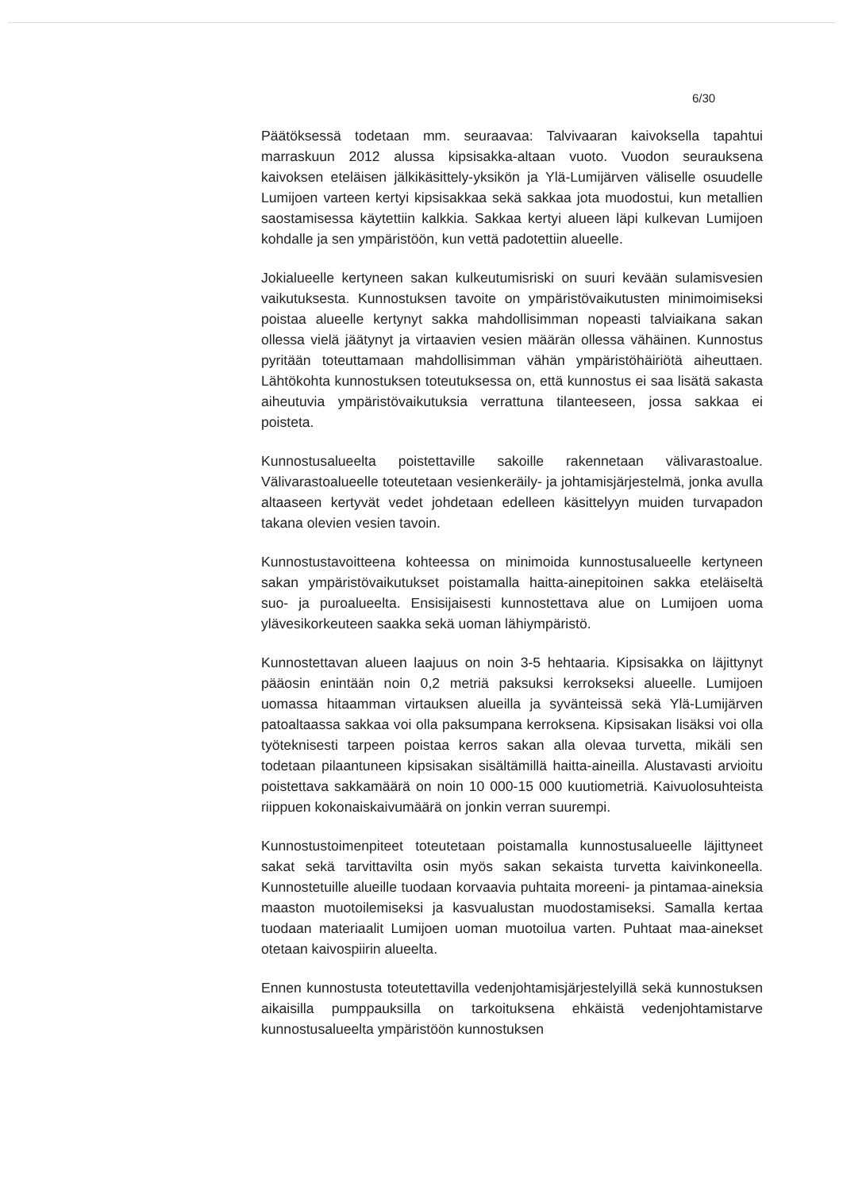6/30
Päätöksessä todetaan mm. seuraavaa: Talvivaaran kaivoksella tapahtui marraskuun 2012 alussa kipsisakka-altaan vuoto. Vuodon seurauksena kaivoksen eteläisen jälkikäsittely-yksikön ja Ylä-Lumijärven väliselle osuudelle Lumijoen varteen kertyi kipsisakkaa sekä sakkaa jota muodostui, kun metallien saostamisessa käytettiin kalkkia. Sakkaa kertyi alueen läpi kulkevan Lumijoen kohdalle ja sen ympäristöön, kun vettä padotettiin alueelle.
Jokialueelle kertyneen sakan kulkeutumisriski on suuri kevään sulamisvesien vaikutuksesta. Kunnostuksen tavoite on ympäristövaikutusten minimoimiseksi poistaa alueelle kertynyt sakka mahdollisimman nopeasti talviaikana sakan ollessa vielä jäätynyt ja virtaavien vesien määrän ollessa vähäinen. Kunnostus pyritään toteuttamaan mahdollisimman vähän ympäristöhäiriötä aiheuttaen. Lähtökohta kunnostuksen toteutuksessa on, että kunnostus ei saa lisätä sakasta aiheutuvia ympäristövaikutuksia verrattuna tilanteeseen, jossa sakkaa ei poisteta.
Kunnostusalueelta poistettaville sakoille rakennetaan välivarastoalue. Välivarastoalueelle toteutetaan vesienkeräily- ja johtamisjärjestelmä, jonka avulla altaaseen kertyvät vedet johdetaan edelleen käsittelyyn muiden turvapadon takana olevien vesien tavoin.
Kunnostustavoitteena kohteessa on minimoida kunnostusalueelle kertyneen sakan ympäristövaikutukset poistamalla haitta-ainepitoinen sakka eteläiseltä suo- ja puroalueelta. Ensisijaisesti kunnostettava alue on Lumijoen uoma ylävesikorkeuteen saakka sekä uoman lähiympäristö.
Kunnostettavan alueen laajuus on noin 3-5 hehtaaria. Kipsisakka on läjittynyt pääosin enintään noin 0,2 metriä paksuksi kerrokseksi alueelle. Lumijoen uomassa hitaamman virtauksen alueilla ja syvänteissä sekä Ylä-Lumijärven patoaltaassa sakkaa voi olla paksumpana kerroksena. Kipsisakan lisäksi voi olla työteknisesti tarpeen poistaa kerros sakan alla olevaa turvetta, mikäli sen todetaan pilaantuneen kipsisakan sisältämillä haitta-aineilla. Alustavasti arvioitu poistettava sakkamäärä on noin 10 000-15 000 kuutiometriä. Kaivuolosuhteista riippuen kokonaiskaivumäärä on jonkin verran suurempi.
Kunnostustoimenpiteet toteutetaan poistamalla kunnostusalueelle läjittyneet sakat sekä tarvittavilta osin myös sakan sekaista turvetta kaivinkoneella. Kunnostetuille alueille tuodaan korvaavia puhtaita moreeni- ja pintamaa-aineksia maaston muotoilemiseksi ja kasvualustan muodostamiseksi. Samalla kertaa tuodaan materiaalit Lumijoen uoman muotoilua varten. Puhtaat maa-ainekset otetaan kaivospiirin alueelta.
Ennen kunnostusta toteutettavilla vedenjohtamisjärjestelyillä sekä kunnostuksen aikaisilla pumppauksilla on tarkoituksena ehkäistä vedenjohtamistarve kunnostusalueelta ympäristöön kunnostuksen